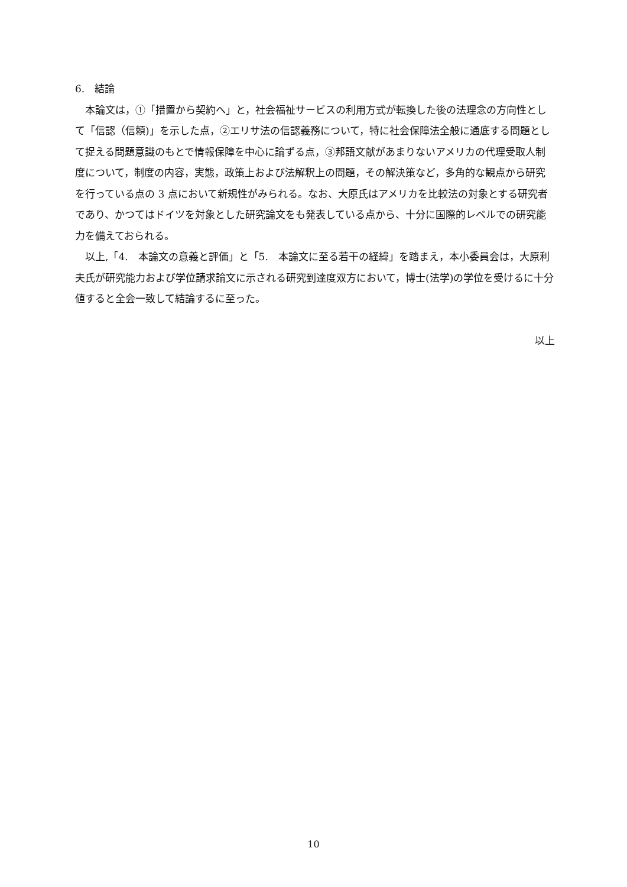6.　結論
本論文は，①「措置から契約へ」と，社会福祉サービスの利用方式が転換した後の法理念の方向性として「信認（信頼)」を示した点，②エリサ法の信認義務について，特に社会保障法全般に通底する問題として捉える問題意識のもとで情報保障を中心に論ずる点，③邦語文献があまりないアメリカの代理受取人制度について，制度の内容，実態，政策上および法解釈上の問題，その解決策など，多角的な観点から研究を行っている点の 3 点において新規性がみられる。なお、大原氏はアメリカを比較法の対象とする研究者であり、かつてはドイツを対象とした研究論文をも発表している点から、十分に国際的レベルでの研究能力を備えておられる。
以上,「4.　本論文の意義と評価」と「5.　本論文に至る若干の経緯」を踏まえ，本小委員会は，大原利夫氏が研究能力および学位請求論文に示される研究到達度双方において，博士(法学)の学位を受けるに十分値すると全会一致して結論するに至った。
以上
10